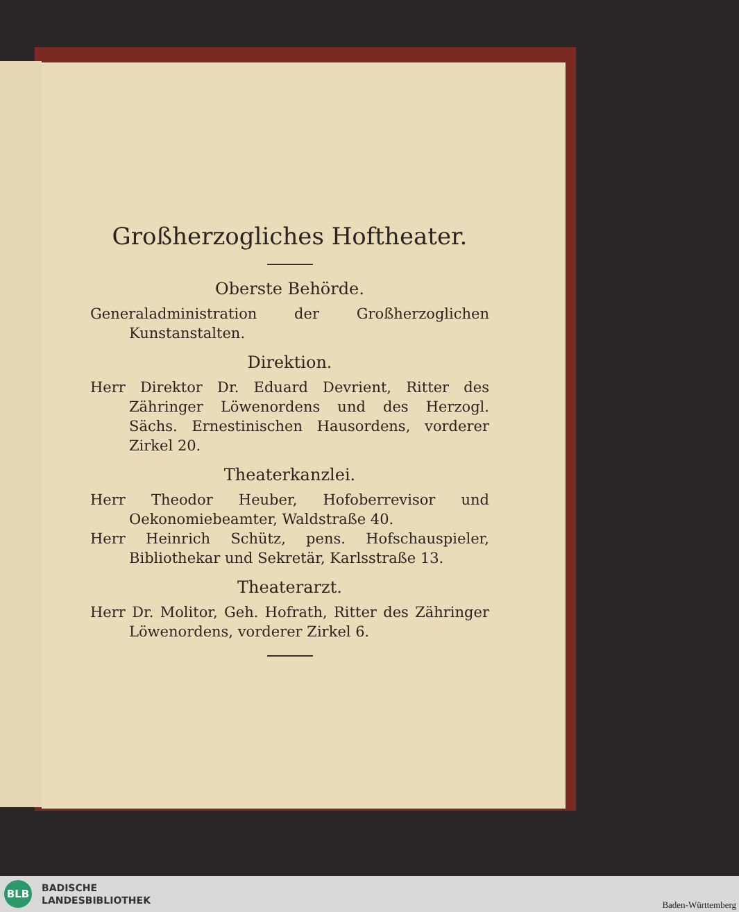Großherzogliches Hoftheater.
Oberste Behörde.
Generaladministration der Großherzoglichen Kunstanstalten.
Direktion.
Herr Direktor Dr. Eduard Devrient, Ritter des Zähringer Löwenordens und des Herzogl. Sächs. Ernestinischen Hausordens, vorderer Zirkel 20.
Theaterkanzlei.
Herr Theodor Heuber, Hofoberrevisor und Oekonomiebeamter, Waldstraße 40.
Herr Heinrich Schütz, pens. Hofschauspieler, Bibliothekar und Sekretär, Karlsstraße 13.
Theaterarzt.
Herr Dr. Molitor, Geh. Hofrath, Ritter des Zähringer Löwenordens, vorderer Zirkel 6.
BLB
BADISCHE
LANDESBIBLIOTHEK
Baden-Württemberg